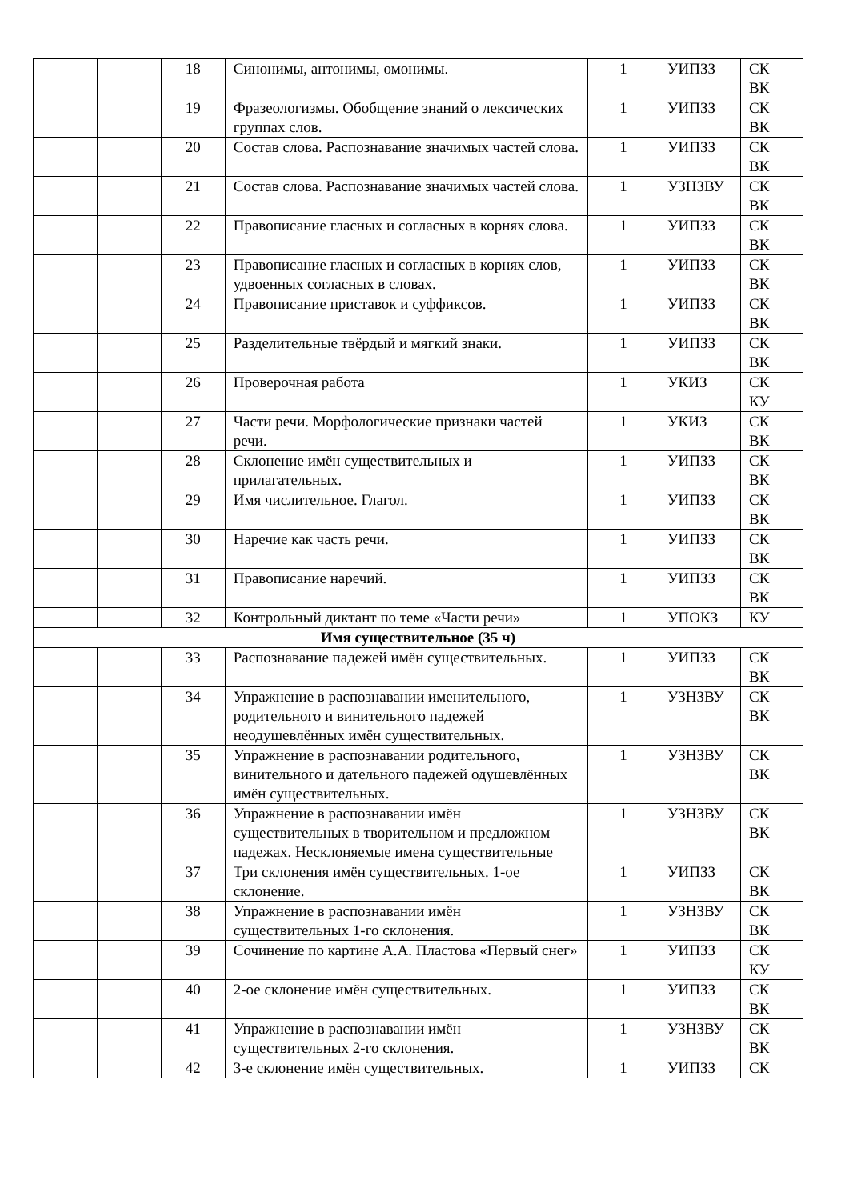| | | 18 | Синонимы, антонимы, омонимы. | 1 | УИПЗЗ | СК ВК |
| | | 19 | Фразеологизмы. Обобщение знаний о лексических группах слов. | 1 | УИПЗЗ | СК ВК |
| | | 20 | Состав слова. Распознавание значимых частей слова. | 1 | УИПЗЗ | СК ВК |
| | | 21 | Состав слова. Распознавание значимых частей слова. | 1 | УЗНЗВУ | СК ВК |
| | | 22 | Правописание гласных и согласных в корнях слова. | 1 | УИПЗЗ | СК ВК |
| | | 23 | Правописание гласных и согласных в корнях слов, удвоенных согласных в словах. | 1 | УИПЗЗ | СК ВК |
| | | 24 | Правописание приставок и суффиксов. | 1 | УИПЗЗ | СК ВК |
| | | 25 | Разделительные твёрдый и мягкий знаки. | 1 | УИПЗЗ | СК ВК |
| | | 26 | Проверочная работа | 1 | УКИЗ | СК КУ |
| | | 27 | Части речи. Морфологические признаки частей речи. | 1 | УКИЗ | СК ВК |
| | | 28 | Склонение имён существительных и прилагательных. | 1 | УИПЗЗ | СК ВК |
| | | 29 | Имя числительное. Глагол. | 1 | УИПЗЗ | СК ВК |
| | | 30 | Наречие как часть речи. | 1 | УИПЗЗ | СК ВК |
| | | 31 | Правописание наречий. | 1 | УИПЗЗ | СК ВК |
| | | 32 | Контрольный диктант по теме «Части речи» | 1 | УПОКЗ | КУ |
| Имя существительное (35 ч) | | | | | | |
| | | 33 | Распознавание падежей имён существительных. | 1 | УИПЗЗ | СК ВК |
| | | 34 | Упражнение в распознавании именительного, родительного и винительного падежей неодушевлённых имён существительных. | 1 | УЗНЗВУ | СК ВК |
| | | 35 | Упражнение в распознавании родительного, винительного и дательного падежей одушевлённых имён существительных. | 1 | УЗНЗВУ | СК ВК |
| | | 36 | Упражнение в распознавании имён существительных в творительном и предложном падежах. Несклоняемые имена существительные | 1 | УЗНЗВУ | СК ВК |
| | | 37 | Три склонения имён существительных. 1-ое склонение. | 1 | УИПЗЗ | СК ВК |
| | | 38 | Упражнение в распознавании имён существительных 1-го склонения. | 1 | УЗНЗВУ | СК ВК |
| | | 39 | Сочинение по картине А.А. Пластова «Первый снег» | 1 | УИПЗЗ | СК КУ |
| | | 40 | 2-ое склонение имён существительных. | 1 | УИПЗЗ | СК ВК |
| | | 41 | Упражнение в распознавании имён существительных 2-го склонения. | 1 | УЗНЗВУ | СК ВК |
| | | 42 | 3-е склонение имён существительных. | 1 | УИПЗЗ | СК |